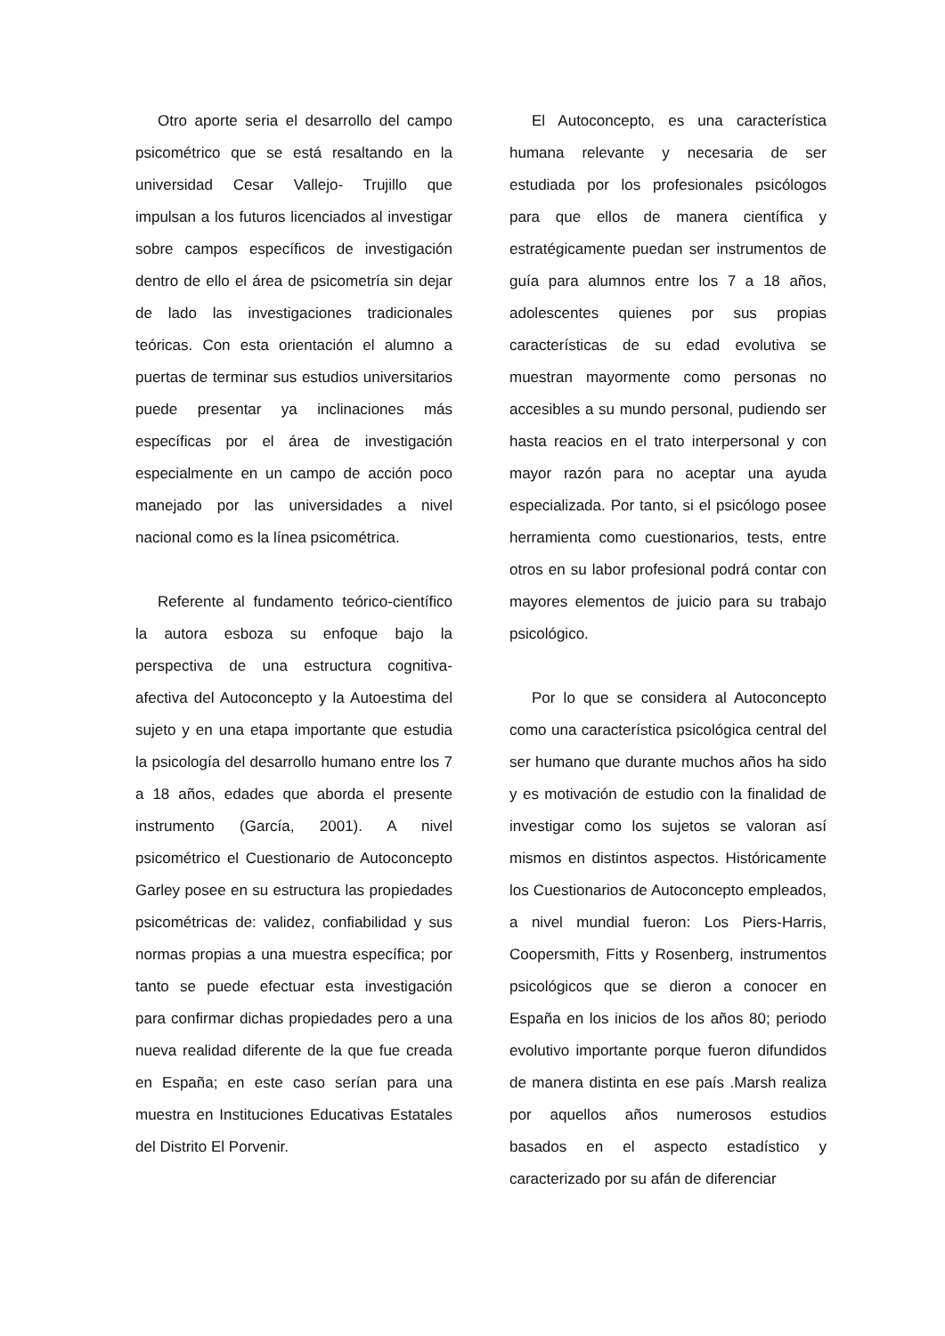Otro aporte seria el desarrollo del campo psicométrico que se está resaltando en la universidad Cesar Vallejo- Trujillo que impulsan a los futuros licenciados al investigar sobre campos específicos de investigación dentro de ello el área de psicometría sin dejar de lado las investigaciones tradicionales teóricas. Con esta orientación el alumno a puertas de terminar sus estudios universitarios puede presentar ya inclinaciones más específicas por el área de investigación especialmente en un campo de acción poco manejado por las universidades a nivel nacional como es la línea psicométrica.
Referente al fundamento teórico-científico la autora esboza su enfoque bajo la perspectiva de una estructura cognitiva-afectiva del Autoconcepto y la Autoestima del sujeto y en una etapa importante que estudia la psicología del desarrollo humano entre los 7 a 18 años, edades que aborda el presente instrumento (García, 2001). A nivel psicométrico el Cuestionario de Autoconcepto Garley posee en su estructura las propiedades psicométricas de: validez, confiabilidad y sus normas propias a una muestra específica; por tanto se puede efectuar esta investigación para confirmar dichas propiedades pero a una nueva realidad diferente de la que fue creada en España; en este caso serían para una muestra en Instituciones Educativas Estatales del Distrito El Porvenir.
El Autoconcepto, es una característica humana relevante y necesaria de ser estudiada por los profesionales psicólogos para que ellos de manera científica y estratégicamente puedan ser instrumentos de guía para alumnos entre los 7 a 18 años, adolescentes quienes por sus propias características de su edad evolutiva se muestran mayormente como personas no accesibles a su mundo personal, pudiendo ser hasta reacios en el trato interpersonal y con mayor razón para no aceptar una ayuda especializada. Por tanto, si el psicólogo posee herramienta como cuestionarios, tests, entre otros en su labor profesional podrá contar con mayores elementos de juicio para su trabajo psicológico.
Por lo que se considera al Autoconcepto como una característica psicológica central del ser humano que durante muchos años ha sido y es motivación de estudio con la finalidad de investigar como los sujetos se valoran así mismos en distintos aspectos. Históricamente los Cuestionarios de Autoconcepto empleados, a nivel mundial fueron: Los Piers-Harris, Coopersmith, Fitts y Rosenberg, instrumentos psicológicos que se dieron a conocer en España en los inicios de los años 80; periodo evolutivo importante porque fueron difundidos de manera distinta en ese país .Marsh realiza por aquellos años numerosos estudios basados en el aspecto estadístico y caracterizado por su afán de diferenciar